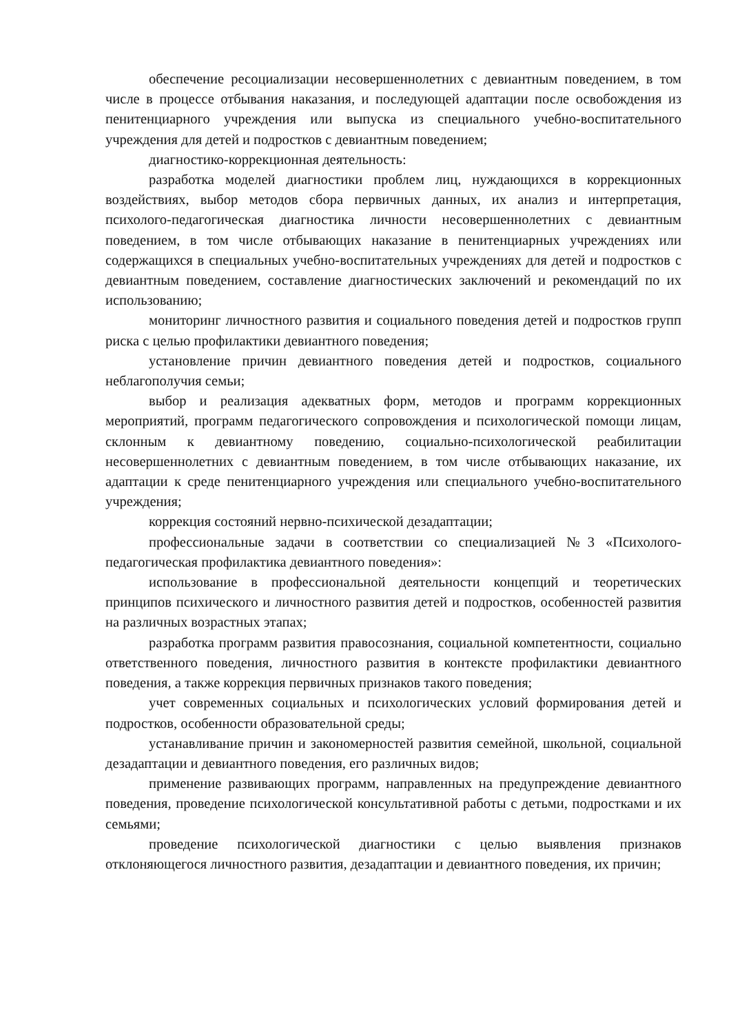обеспечение ресоциализации несовершеннолетних с девиантным поведением, в том числе в процессе отбывания наказания, и последующей адаптации после освобождения из пенитенциарного учреждения или выпуска из специального учебно-воспитательного учреждения для детей и подростков с девиантным поведением;
диагностико-коррекционная деятельность:
разработка моделей диагностики проблем лиц, нуждающихся в коррекционных воздействиях, выбор методов сбора первичных данных, их анализ и интерпретация, психолого-педагогическая диагностика личности несовершеннолетних с девиантным поведением, в том числе отбывающих наказание в пенитенциарных учреждениях или содержащихся в специальных учебно-воспитательных учреждениях для детей и подростков с девиантным поведением, составление диагностических заключений и рекомендаций по их использованию;
мониторинг личностного развития и социального поведения детей и подростков групп риска с целью профилактики девиантного поведения;
установление причин девиантного поведения детей и подростков, социального неблагополучия семьи;
выбор и реализация адекватных форм, методов и программ коррекционных мероприятий, программ педагогического сопровождения и психологической помощи лицам, склонным к девиантному поведению, социально-психологической реабилитации несовершеннолетних с девиантным поведением, в том числе отбывающих наказание, их адаптации к среде пенитенциарного учреждения или специального учебно-воспитательного учреждения;
коррекция состояний нервно-психической дезадаптации;
профессиональные задачи в соответствии со специализацией №3 «Психолого-педагогическая профилактика девиантного поведения»:
использование в профессиональной деятельности концепций и теоретических принципов психического и личностного развития детей и подростков, особенностей развития на различных возрастных этапах;
разработка программ развития правосознания, социальной компетентности, социально ответственного поведения, личностного развития в контексте профилактики девиантного поведения, а также коррекция первичных признаков такого поведения;
учет современных социальных и психологических условий формирования детей и подростков, особенности образовательной среды;
устанавливание причин и закономерностей развития семейной, школьной, социальной дезадаптации и девиантного поведения, его различных видов;
применение развивающих программ, направленных на предупреждение девиантного поведения, проведение психологической консультативной работы с детьми, подростками и их семьями;
проведение психологической диагностики с целью выявления признаков отклоняющегося личностного развития, дезадаптации и девиантного поведения, их причин;